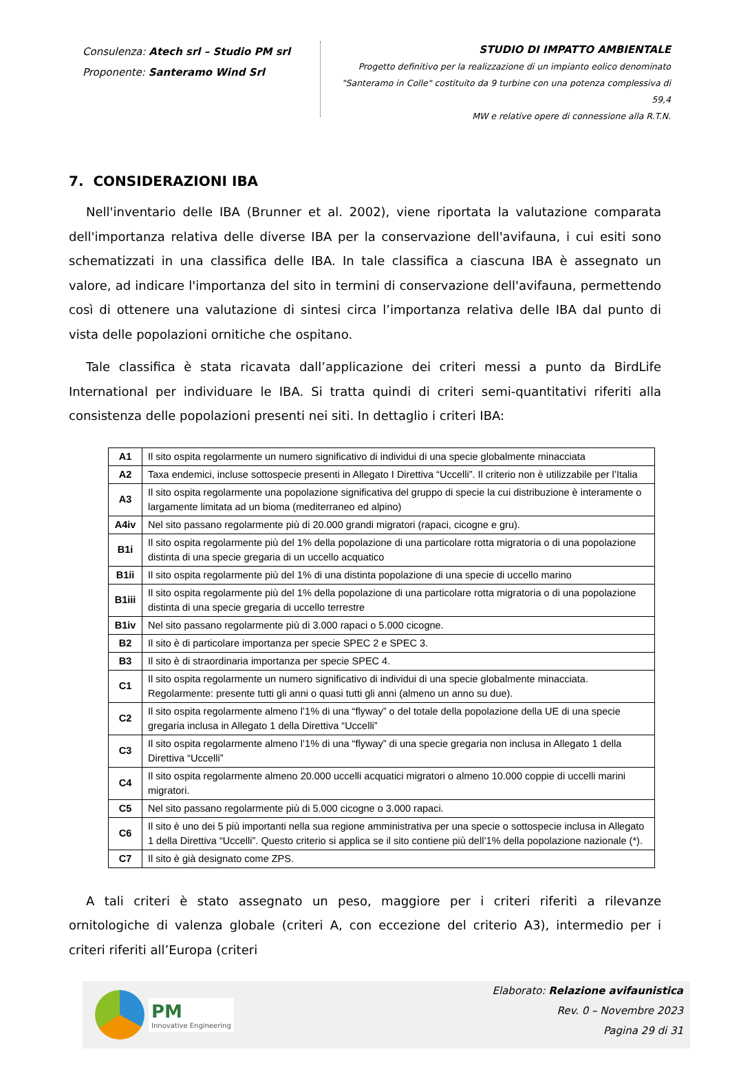Consulenza: Atech srl – Studio PM srl
Proponente: Santeramo Wind Srl
STUDIO DI IMPATTO AMBIENTALE
Progetto definitivo per la realizzazione di un impianto eolico denominato
"Santeramo in Colle" costituito da 9 turbine con una potenza complessiva di 59,4
MW e relative opere di connessione alla R.T.N.
7. CONSIDERAZIONI IBA
Nell'inventario delle IBA (Brunner et al. 2002), viene riportata la valutazione comparata dell'importanza relativa delle diverse IBA per la conservazione dell'avifauna, i cui esiti sono schematizzati in una classifica delle IBA. In tale classifica a ciascuna IBA è assegnato un valore, ad indicare l'importanza del sito in termini di conservazione dell'avifauna, permettendo così di ottenere una valutazione di sintesi circa l’importanza relativa delle IBA dal punto di vista delle popolazioni ornitiche che ospitano.
Tale classifica è stata ricavata dall’applicazione dei criteri messi a punto da BirdLife International per individuare le IBA. Si tratta quindi di criteri semi-quantitativi riferiti alla consistenza delle popolazioni presenti nei siti. In dettaglio i criteri IBA:
| A1 | Il sito ospita regolarmente un numero significativo di individui di una specie globalmente minacciata |
| A2 | Taxa endemici, incluse sottospecie presenti in Allegato I Direttiva “Uccelli”. Il criterio non è utilizzabile per l’Italia |
| A3 | Il sito ospita regolarmente una popolazione significativa del gruppo di specie la cui distribuzione è interamente o largamente limitata ad un bioma (mediterraneo ed alpino) |
| A4iv | Nel sito passano regolarmente più di 20.000 grandi migratori (rapaci, cicogne e gru). |
| B1i | Il sito ospita regolarmente più del 1% della popolazione di una particolare rotta migratoria o di una popolazione distinta di una specie gregaria di un uccello acquatico |
| B1ii | Il sito ospita regolarmente più del 1% di una distinta popolazione di una specie di uccello marino |
| B1iii | Il sito ospita regolarmente più del 1% della popolazione di una particolare rotta migratoria o di una popolazione distinta di una specie gregaria di uccello terrestre |
| B1iv | Nel sito passano regolarmente più di 3.000 rapaci o 5.000 cicogne. |
| B2 | Il sito è di particolare importanza per specie SPEC 2 e SPEC 3. |
| B3 | Il sito è di straordinaria importanza per specie SPEC 4. |
| C1 | Il sito ospita regolarmente un numero significativo di individui di una specie globalmente minacciata. Regolarmente: presente tutti gli anni o quasi tutti gli anni (almeno un anno su due). |
| C2 | Il sito ospita regolarmente almeno l’1% di una “flyway” o del totale della popolazione della UE di una specie gregaria inclusa in Allegato 1 della Direttiva “Uccelli” |
| C3 | Il sito ospita regolarmente almeno l’1% di una “flyway” di una specie gregaria non inclusa in Allegato 1 della Direttiva “Uccelli” |
| C4 | Il sito ospita regolarmente almeno 20.000 uccelli acquatici migratori o almeno 10.000 coppie di uccelli marini migratori. |
| C5 | Nel sito passano regolarmente più di 5.000 cicogne o 3.000 rapaci. |
| C6 | Il sito è uno dei 5 più importanti nella sua regione amministrativa per una specie o sottospecie inclusa in Allegato 1 della Direttiva “Uccelli”. Questo criterio si applica se il sito contiene più dell’1% della popolazione nazionale (*). |
| C7 | Il sito è già designato come ZPS. |
A tali criteri è stato assegnato un peso, maggiore per i criteri riferiti a rilevanze ornitologiche di valenza globale (criteri A, con eccezione del criterio A3), intermedio per i criteri riferiti all’Europa (criteri
PM
Innovative Engineering
Elaborato: Relazione avifaunistica
Rev. 0 – Novembre 2023
Pagina 29 di 31